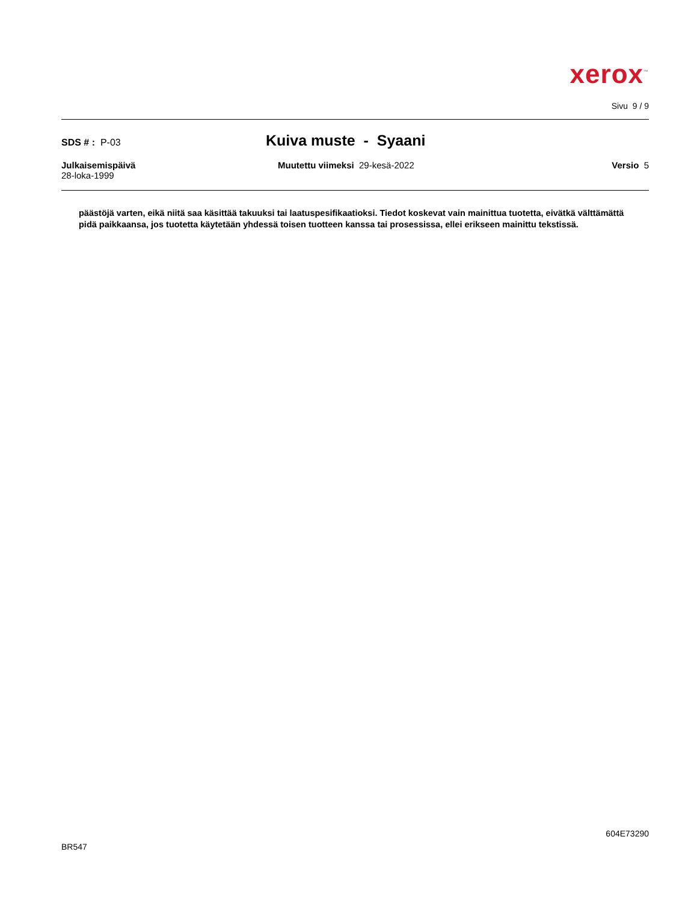xerox<sup>™</sup>
Sivu 9 / 9
SDS # : P-03
Kuiva muste - Syaani
Julkaisemispäivä
28-loka-1999
Muutettu viimeksi 29-kesä-2022
Versio 5
päästöjä varten, eikä niitä saa käsittää takuuksi tai laatuspesifikaatioksi. Tiedot koskevat vain mainittua tuotetta, eivätkä välttämättä pidä paikkaansa, jos tuotetta käytetään yhdessä toisen tuotteen kanssa tai prosessissa, ellei erikseen mainittu tekstissä.
604E73290
BR547